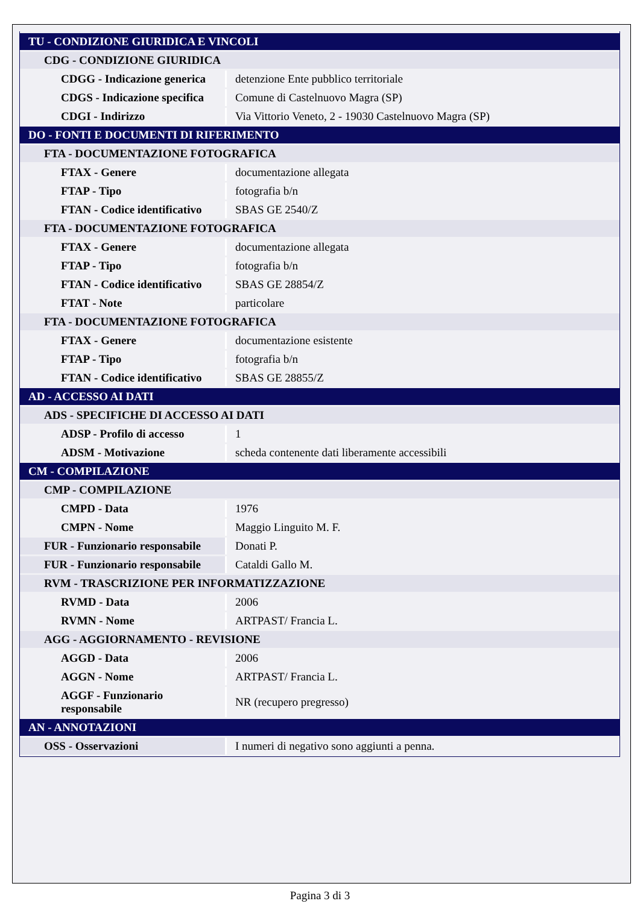| TU - CONDIZIONE GIURIDICA E VINCOLI | |
| CDG - CONDIZIONE GIURIDICA | |
| CDGG - Indicazione generica | detenzione Ente pubblico territoriale |
| CDGS - Indicazione specifica | Comune di Castelnuovo Magra (SP) |
| CDGI - Indirizzo | Via Vittorio Veneto, 2 - 19030 Castelnuovo Magra (SP) |
| DO - FONTI E DOCUMENTI DI RIFERIMENTO | |
| FTA - DOCUMENTAZIONE FOTOGRAFICA | |
| FTAX - Genere | documentazione allegata |
| FTAP - Tipo | fotografia b/n |
| FTAN - Codice identificativo | SBAS GE 2540/Z |
| FTA - DOCUMENTAZIONE FOTOGRAFICA | |
| FTAX - Genere | documentazione allegata |
| FTAP - Tipo | fotografia b/n |
| FTAN - Codice identificativo | SBAS GE 28854/Z |
| FTAT - Note | particolare |
| FTA - DOCUMENTAZIONE FOTOGRAFICA | |
| FTAX - Genere | documentazione esistente |
| FTAP - Tipo | fotografia b/n |
| FTAN - Codice identificativo | SBAS GE 28855/Z |
| AD - ACCESSO AI DATI | |
| ADS - SPECIFICHE DI ACCESSO AI DATI | |
| ADSP - Profilo di accesso | 1 |
| ADSM - Motivazione | scheda contenente dati liberamente accessibili |
| CM - COMPILAZIONE | |
| CMP - COMPILAZIONE | |
| CMPD - Data | 1976 |
| CMPN - Nome | Maggio Linguito M. F. |
| FUR - Funzionario responsabile | Donati P. |
| FUR - Funzionario responsabile | Cataldi Gallo M. |
| RVM - TRASCRIZIONE PER INFORMATIZZAZIONE | |
| RVMD - Data | 2006 |
| RVMN - Nome | ARTPAST/ Francia L. |
| AGG - AGGIORNAMENTO - REVISIONE | |
| AGGD - Data | 2006 |
| AGGN - Nome | ARTPAST/ Francia L. |
| AGGF - Funzionario responsabile | NR (recupero pregresso) |
| AN - ANNOTAZIONI | |
| OSS - Osservazioni | I numeri di negativo sono aggiunti a penna. |
Pagina 3 di 3